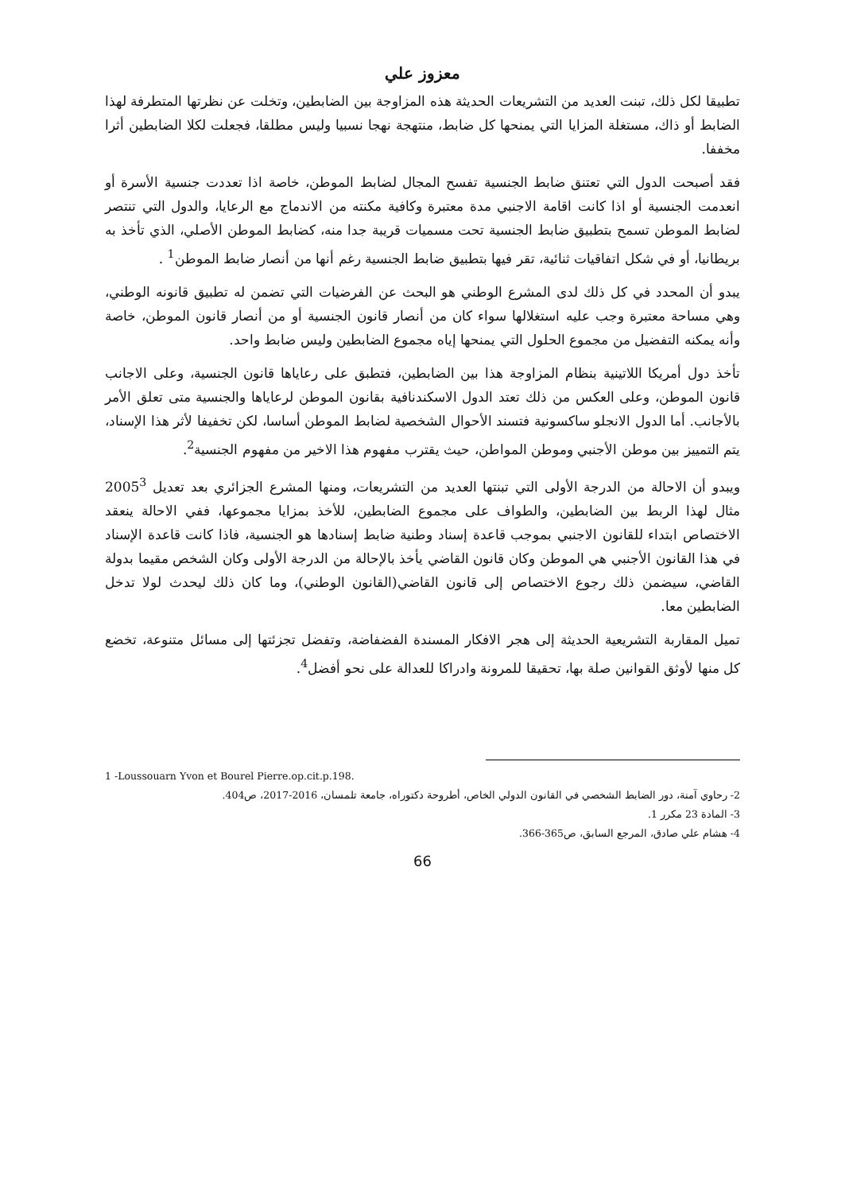معزوز علي
تطبيقا لكل ذلك، تبنت العديد من التشريعات الحديثة هذه المزاوجة بين الضابطين، وتخلت عن نظرتها المتطرفة لهذا الضابط أو ذاك، مستغلة المزايا التي يمنحها كل ضابط، منتهجة نهجا نسبيا وليس مطلقا، فجعلت لكلا الضابطين أثرا مخففا.
فقد أصبحت الدول التي تعتنق ضابط الجنسية تفسح المجال لضابط الموطن، خاصة اذا تعددت جنسية الأسرة أو انعدمت الجنسية أو اذا كانت اقامة الاجنبي مدة معتبرة وكافية مكنته من الاندماج مع الرعايا، والدول التي تنتصر لضابط الموطن تسمح بتطبيق ضابط الجنسية تحت مسميات قريبة جدا منه، كضابط الموطن الأصلي، الذي تأخذ به بريطانيا، أو في شكل اتفاقيات ثنائية، تقر فيها بتطبيق ضابط الجنسية رغم أنها من أنصار ضابط الموطن<sup>1</sup> .
يبدو أن المحدد في كل ذلك لدى المشرع الوطني هو البحث عن الفرضيات التي تضمن له تطبيق قانونه الوطني، وهي مساحة معتبرة وجب عليه استغلالها سواء كان من أنصار قانون الجنسية أو من أنصار قانون الموطن، خاصة وأنه يمكنه التفضيل من مجموع الحلول التي يمنحها إياه مجموع الضابطين وليس ضابط واحد.
تأخذ دول أمريكا اللاتينية بنظام المزاوجة هذا بين الضابطين، فتطبق على رعاياها قانون الجنسية، وعلى الاجانب قانون الموطن، وعلى العكس من ذلك تعتد الدول الاسكندنافية بقانون الموطن لرعاياها والجنسية متى تعلق الأمر بالأجانب. أما الدول الانجلو ساكسونية فتسند الأحوال الشخصية لضابط الموطن أساسا، لكن تخفيفا لأثر هذا الإسناد، يتم التمييز بين موطن الأجنبي وموطن المواطن، حيث يقترب مفهوم هذا الاخير من مفهوم الجنسية<sup>2</sup>.
ويبدو أن الاحالة من الدرجة الأولى التي تبنتها العديد من التشريعات، ومنها المشرع الجزائري بعد تعديل 2005<sup>3</sup> مثال لهذا الربط بين الضابطين، والطواف على مجموع الضابطين، للأخذ بمزايا مجموعها، ففي الاحالة ينعقد الاختصاص ابتداء للقانون الاجنبي بموجب قاعدة إسناد وطنية ضابط إسنادها هو الجنسية، فاذا كانت قاعدة الإسناد في هذا القانون الأجنبي هي الموطن وكان قانون القاضي يأخذ بالإحالة من الدرجة الأولى وكان الشخص مقيما بدولة القاضي، سيضمن ذلك رجوع الاختصاص إلى قانون القاضي(القانون الوطني)، وما كان ذلك ليحدث لولا تدخل الضابطين معا.
تميل المقاربة التشريعية الحديثة إلى هجر الافكار المسندة الفضفاضة، وتفضل تجزئتها إلى مسائل متنوعة، تخضع كل منها لأوثق القوانين صلة بها، تحقيقا للمرونة وادراكا للعدالة على نحو أفضل<sup>4</sup>.
1 -Loussouarn Yvon et Bourel Pierre.op.cit.p.198.
2- رحاوي آمنة، دور الضابط الشخصي في القانون الدولي الخاص، أطروحة دكتوراه، جامعة تلمسان، 2016-2017، ص404.
3- المادة 23 مكرر 1.
4- هشام علي صادق، المرجع السابق، ص365-366.
66